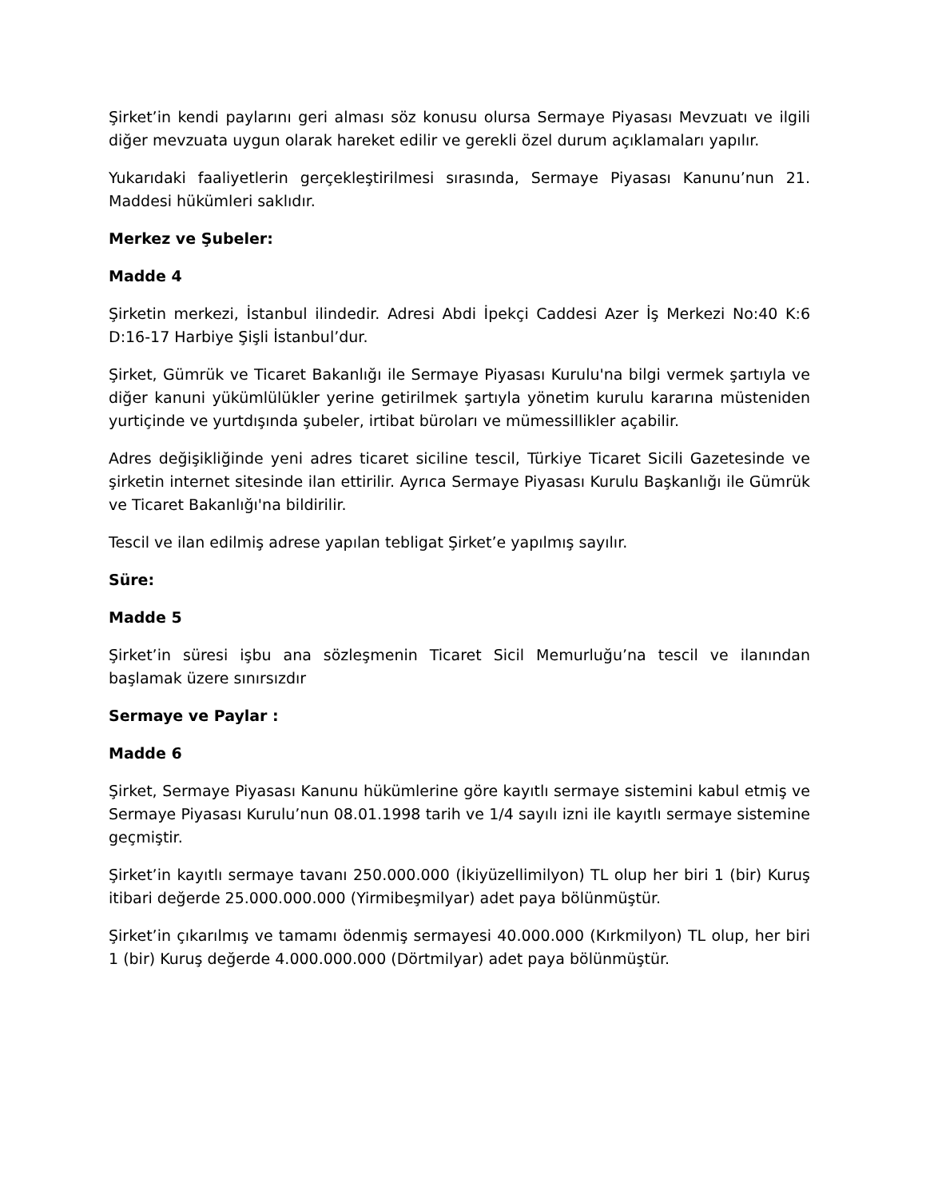Şirket’in kendi paylarını geri alması söz konusu olursa Sermaye Piyasası Mevzuatı ve ilgili diğer mevzuata uygun olarak hareket edilir ve gerekli özel durum açıklamaları yapılır.
Yukarıdaki faaliyetlerin gerçekleştirilmesi sırasında, Sermaye Piyasası Kanunu’nun 21. Maddesi hükümleri saklıdır.
Merkez ve Şubeler:
Madde 4
Şirketin merkezi, İstanbul ilindedir. Adresi Abdi İpekçi Caddesi Azer İş Merkezi No:40 K:6 D:16-17 Harbiye Şişli İstanbul’dur.
Şirket, Gümrük ve Ticaret Bakanlığı ile Sermaye Piyasası Kurulu'na bilgi vermek şartıyla ve diğer kanuni yükümlülükler yerine getirilmek şartıyla yönetim kurulu kararına müsteniden yurtiçinde ve yurtdışında şubeler, irtibat büroları ve mümessillikler açabilir.
Adres değişikliğinde yeni adres ticaret siciline tescil, Türkiye Ticaret Sicili Gazetesinde ve şirketin internet sitesinde ilan ettirilir. Ayrıca Sermaye Piyasası Kurulu Başkanlığı ile Gümrük ve Ticaret Bakanlığı'na bildirilir.
Tescil ve ilan edilmiş adrese yapılan tebligat Şirket’e yapılmış sayılır.
Süre:
Madde 5
Şirket’in süresi işbu ana sözleşmenin Ticaret Sicil Memurluğu’na tescil ve ilanından başlamak üzere sınırsızdır
Sermaye ve Paylar :
Madde 6
Şirket, Sermaye Piyasası Kanunu hükümlerine göre kayıtlı sermaye sistemini kabul etmiş ve Sermaye Piyasası Kurulu’nun 08.01.1998 tarih ve 1/4 sayılı izni ile kayıtlı sermaye sistemine geçmiştir.
Şirket’in kayıtlı sermaye tavanı 250.000.000 (İkiyüzellimilyon) TL olup her biri 1 (bir) Kuruş itibari değerde 25.000.000.000 (Yirmibeşmilyar) adet paya bölünmüştür.
Şirket’in çıkarılmış ve tamamı ödenmiş sermayesi 40.000.000 (Kırkmilyon) TL olup, her biri 1 (bir) Kuruş değerde 4.000.000.000 (Dörtmilyar) adet paya bölünmüştür.